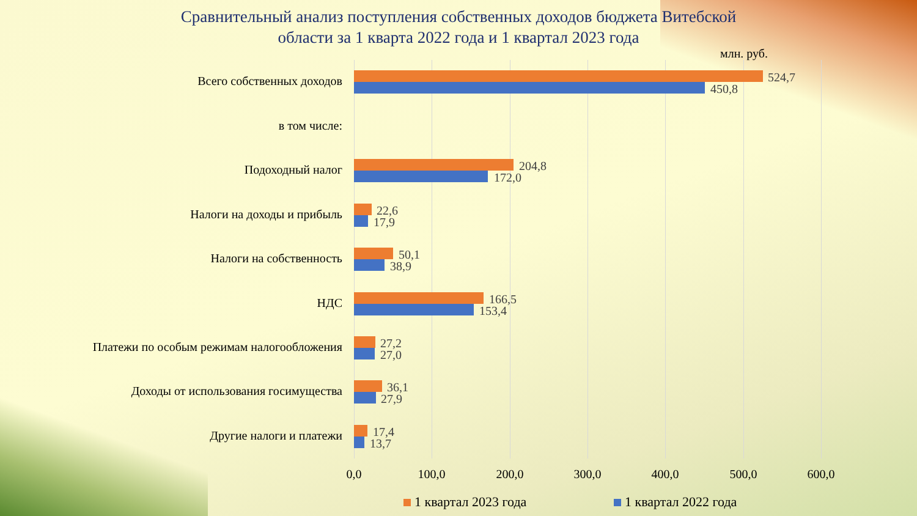Сравнительный анализ поступления собственных доходов бюджета Витебской
области за 1 кварта 2022 года и 1 квартал 2023 года
млн. руб.
Всего собственных доходов 524,7
450,8
в том числе:
Подоходный налог 204,8
172,0
Налоги на доходы и прибыль 22,6
17,9
Налоги на собственность 50,1
38,9
НДС 166,5
153,4
Платежи по особым режимам налогообложения 27,2
27,0
Доходы от использования госимущества 36,1
27,9
Другие налоги и платежи 17,4
13,7
0,0 100,0 200,0 300,0 400,0 500,0 600,0
1 квартал 2023 года 1 квартал 2022 года